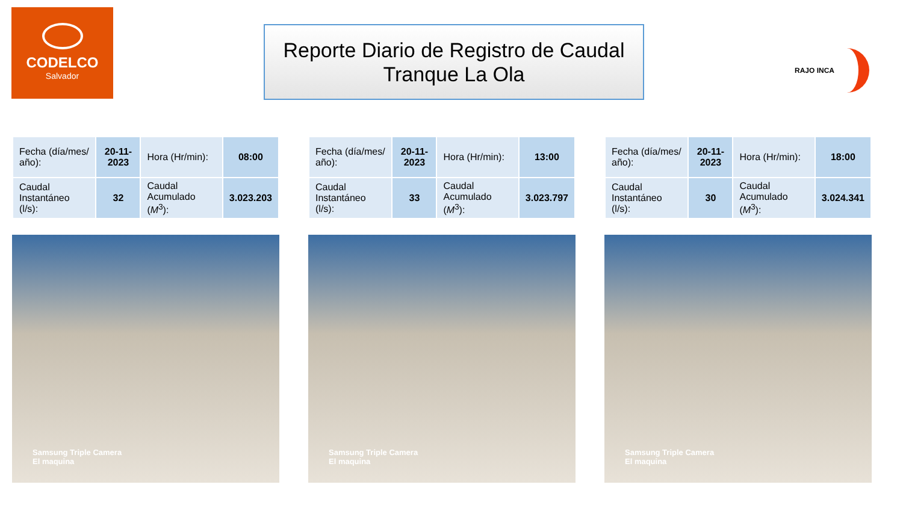CODELCO
Salvador
Reporte Diario de Registro de Caudal
Tranque La Ola
RAJO INCA
| Fecha (día/mes/ año): | 20-11-2023 | Hora (Hr/min): | 08:00 |
| Caudal Instantáneo (l/s): | 32 | Caudal Acumulado ( M<sup>3</sup>): | 3.023.203 |
Samsung Triple Camera
El maquina
| Fecha (día/mes/ año): | 20-11-2023 | Hora (Hr/min): | 13:00 |
| Caudal Instantáneo (l/s): | 33 | Caudal Acumulado ( M<sup>3</sup>): | 3.023.797 |
Samsung Triple Camera
El maquina
| Fecha (día/mes/ año): | 20-11-2023 | Hora (Hr/min): | 18:00 |
| Caudal Instantáneo (l/s): | 30 | Caudal Acumulado ( M<sup>3</sup>): | 3.024.341 |
Samsung Triple Camera
El maquina